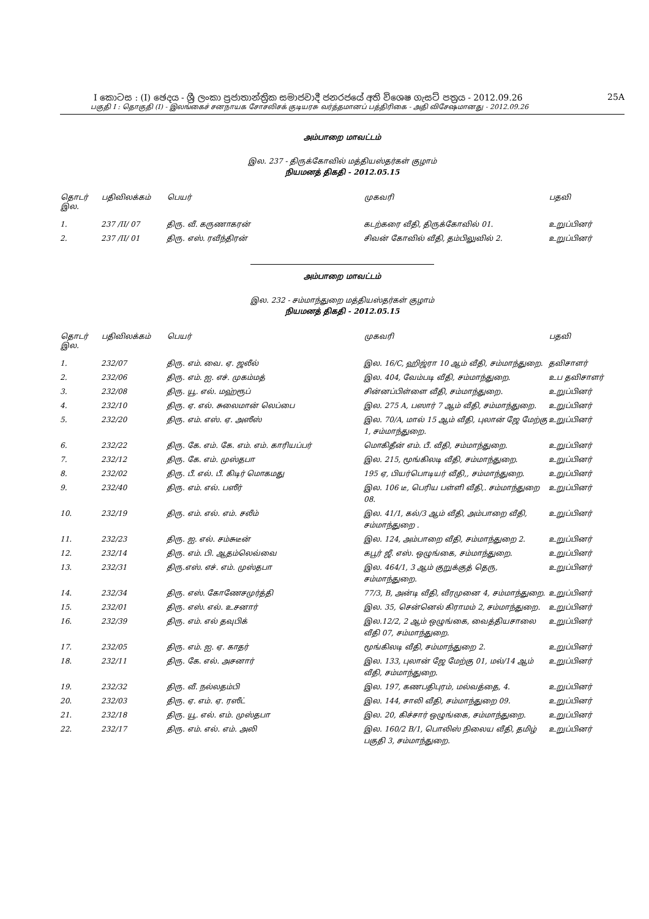I කොටස : (I) ඡෙදය - ශ්‍රී ලංකා ප්‍රජාතාන්ත්‍රික සමාජවාදී ජනරජයේ අති විශෙෂ ගැසට් පත්‍රය - 2012.09.26 25A
பகுதி I : தொகுதி (I) - இலங்கைச் சனநாயக சோசலிசக் குடியரசு வர்த்தமானப் பத்திரிகை - அதி விசேஷமானது - 2012.09.26
அம்பாறை மாவட்டம்
இல. 237 - திருக்கோவில் மத்தியஸ்தர்கள் குழாம்
நியமனத் திகதி - 2012.05.15
| தொடர் இல. | பதிவிலக்கம் | பெயர் | முகவரி | பதவி |
| --- | --- | --- | --- | --- |
| 1. | 237 /II/ 07 | திரு. வீ. கருணாகரன் | கடற்கரை வீதி, திருக்கோவில் 01. | உறுப்பினர் |
| 2. | 237 /II/ 01 | திரு. எஸ். ரவீந்திரன் | சிவன் கோவில் வீதி, தம்பிலுவில் 2. | உறுப்பினர் |
அம்பாறை மாவட்டம்
இல. 232 - சம்மாந்துறை மத்தியஸ்தர்கள் குழாம்
நியமனத் திகதி - 2012.05.15
| தொடர் இல. | பதிவிலக்கம் | பெயர் | முகவரி | பதவி |
| --- | --- | --- | --- | --- |
| 1. | 232/07 | திரு. எம். வை. ஏ. ஜலீல் | இல. 16/C, ஹிஜ்ரா 10 ஆம் வீதி, சம்மாந்துறை. | தவிசாளர் |
| 2. | 232/06 | திரு. எம். ஐ. எச். முகம்மத் | இல. 404, வேம்படி வீதி, சம்மாந்துறை. | உப தவிசாளர் |
| 3. | 232/08 | திரு. யூ. எல். மஹ்ரூப் | சின்னப்பிள்ளை வீதி, சம்மாந்துறை. | உறுப்பினர் |
| 4. | 232/10 | திரு. ஏ. எல். சுலைமான் லெப்பை | இல. 275 A, பஸார் 7 ஆம் வீதி, சம்மாந்துறை. | உறுப்பினர் |
| 5. | 232/20 | திரு. எம். எஸ். ஏ. அஸீஸ் | இல. 70/A, மால் 15 ஆம் வீதி, புலான் ஜே மேற்கு 1, சம்மாந்துறை. | உறுப்பினர் |
| 6. | 232/22 | திரு. கே. எம். கே. எம். எம். காரியப்பர் | மொகிதீன் எம். பீ. வீதி, சம்மாந்துறை. | உறுப்பினர் |
| 7. | 232/12 | திரு. கே. எம். முஸ்தபா | இல. 215, மூங்கிலடி வீதி, சம்மாந்துறை. | உறுப்பினர் |
| 8. | 232/02 | திரு. பீ. எல். பீ. கிடிர் மொகமது | 195 ஏ, பியர்பொடியர் வீதி,, சம்மாந்துறை. | உறுப்பினர் |
| 9. | 232/40 | திரு. எம். எல். பஸீர் | இல. 106 டீ, பெரிய பள்ளி வீதி,. சம்மாந்துறை 08. | உறுப்பினர் |
| 10. | 232/19 | திரு. எம். எல். எம். சலீம் | இல. 41/1, கல்/3 ஆம் வீதி, அம்பாறை வீதி, சம்மாந்துறை . | உறுப்பினர் |
| 11. | 232/23 | திரு. ஐ. எல். சம்சுடீன் | இல. 124, அம்பாறை வீதி, சம்மாந்துறை 2. | உறுப்பினர் |
| 12. | 232/14 | திரு. எம். பி. ஆதம்லெவ்வை | கபூர் ஜீ. எஸ். ஒழுங்கை, சம்மாந்துறை. | உறுப்பினர் |
| 13. | 232/31 | திரு.எஸ். எச். எம். முஸ்தபா | இல. 464/1, 3 ஆம் குறுக்குத் தெரு, சம்மாந்துறை. | உறுப்பினர் |
| 14. | 232/34 | திரு. எஸ். கோணேசமுர்த்தி | 77/3, B, அன்டி வீதி, வீரமுனை 4, சம்மாந்துறை. | உறுப்பினர் |
| 15. | 232/01 | திரு. எஸ். எல். உசனார் | இல. 35, சென்னெல் கிராமம் 2, சம்மாந்துறை. | உறுப்பினர் |
| 16. | 232/39 | திரு. எம். எல் தவுபிக் | இல.12/2, 2 ஆம் ஒழுங்கை, வைத்தியசாலை வீதி 07, சம்மாந்துறை. | உறுப்பினர் |
| 17. | 232/05 | திரு. எம். ஐ. ஏ. காதர் | மூங்கிலடி வீதி, சம்மாந்துறை 2. | உறுப்பினர் |
| 18. | 232/11 | திரு. கே. எல். அசனார் | இல. 133, புலான் ஜே மேற்கு 01, மல்/14 ஆம் வீதி, சம்மாந்துறை. | உறுப்பினர் |
| 19. | 232/32 | திரு. வீ. நல்லதம்பி | இல. 197, கணபதிபுரம், மல்வத்தை, 4. | உறுப்பினர் |
| 20. | 232/03 | திரு. ஏ. எம். ஏ. ரஸீட் | இல. 144, சாலி வீதி, சம்மாந்துறை 09. | உறுப்பினர் |
| 21. | 232/18 | திரு. யூ. எல். எம். முஸ்தபா | இல. 20, கிச்சார் ஒழுங்கை, சம்மாந்துறை. | உறுப்பினர் |
| 22. | 232/17 | திரு. எம். எல். எம். அலி | இல. 160/2 B/1, பொலிஸ் நிலைய வீதி, தமிழ் பகுதி 3, சம்மாந்துறை. | உறுப்பினர் |